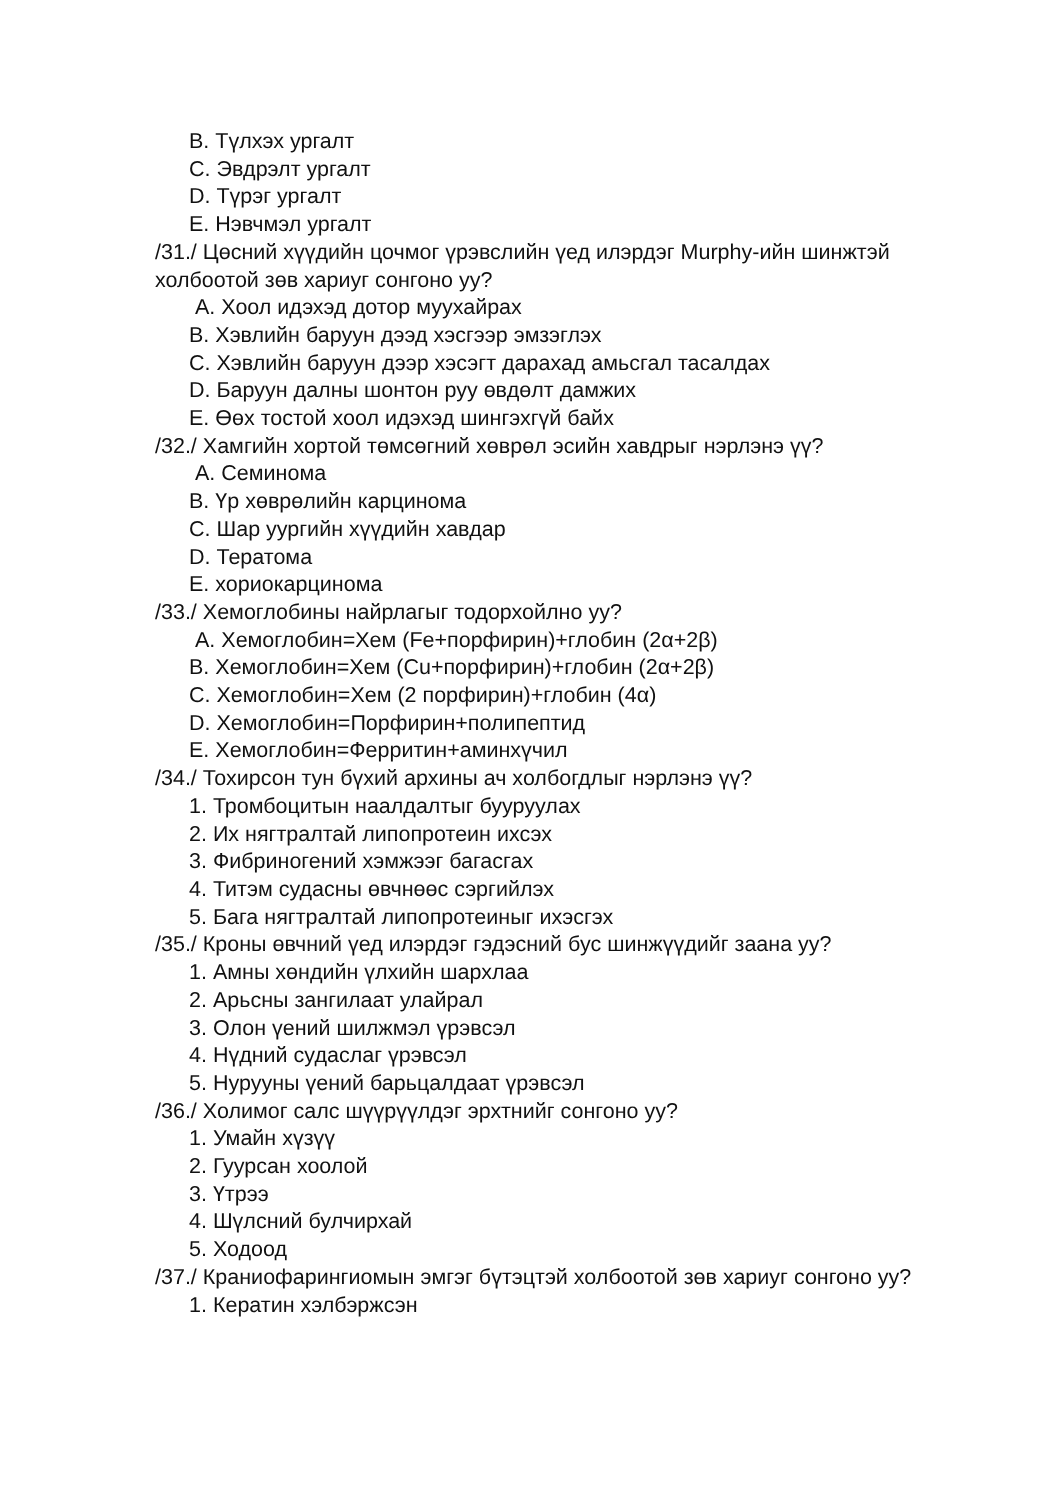B. Түлхэх ургалт
C. Эвдрэлт ургалт
D. Түрэг ургалт
E. Нэвчмэл ургалт
/31./ Цөсний хүүдийн цочмог үрэвслийн үед илэрдэг Murphy-ийн шинжтэй холбоотой зөв хариуг сонгоно уу?
A. Хоол идэхэд дотор муухайрах
B. Хэвлийн баруун дээд хэсгээр эмзэглэх
C. Хэвлийн баруун дээр хэсэгт дарахад амьсгал тасалдах
D. Баруун далны шонтон руу өвдөлт дамжих
E. Өөх тостой хоол идэхэд шингэхгүй байх
/32./ Хамгийн хортой төмсөгний хөврөл эсийн хавдрыг нэрлэнэ үү?
A. Семинома
B. Үр хөврөлийн карцинома
C. Шар уургийн хүүдийн хавдар
D. Тератома
E. хориокарцинома
/33./ Хемоглобины найрлагыг тодорхойлно уу?
A. Хемоглобин=Хем (Fe+порфирин)+глобин (2α+2β)
B. Хемоглобин=Хем (Cu+порфирин)+глобин (2α+2β)
C. Хемоглобин=Хем (2 порфирин)+глобин (4α)
D. Хемоглобин=Порфирин+полипептид
E. Хемоглобин=Ферритин+аминхүчил
/34./ Тохирсон тун бүхий архины ач холбогдлыг нэрлэнэ үү?
1. Тромбоцитын наалдалтыг бууруулах
2. Их нягтралтай липопротеин ихсэх
3. Фибриногений хэмжээг багасгах
4. Титэм судасны өвчнөөс сэргийлэх
5. Бага нягтралтай липопротеиныг ихэсгэх
/35./ Кроны өвчний үед илэрдэг гэдэсний бус шинжүүдийг заана уу?
1. Амны хөндийн үлхийн шархлаа
2. Арьсны зангилаат улайрал
3. Олон үений шилжмэл үрэвсэл
4. Нүдний судаслаг үрэвсэл
5. Нурууны үений барьцалдаат үрэвсэл
/36./ Холимог салс шүүрүүлдэг эрхтнийг сонгоно уу?
1. Умайн хүзүү
2. Гуурсан хоолой
3. Үтрээ
4. Шүлсний булчирхай
5. Ходоод
/37./ Краниофарингиомын эмгэг бүтэцтэй холбоотой зөв хариуг сонгоно уу?
1. Кератин хэлбэржсэн